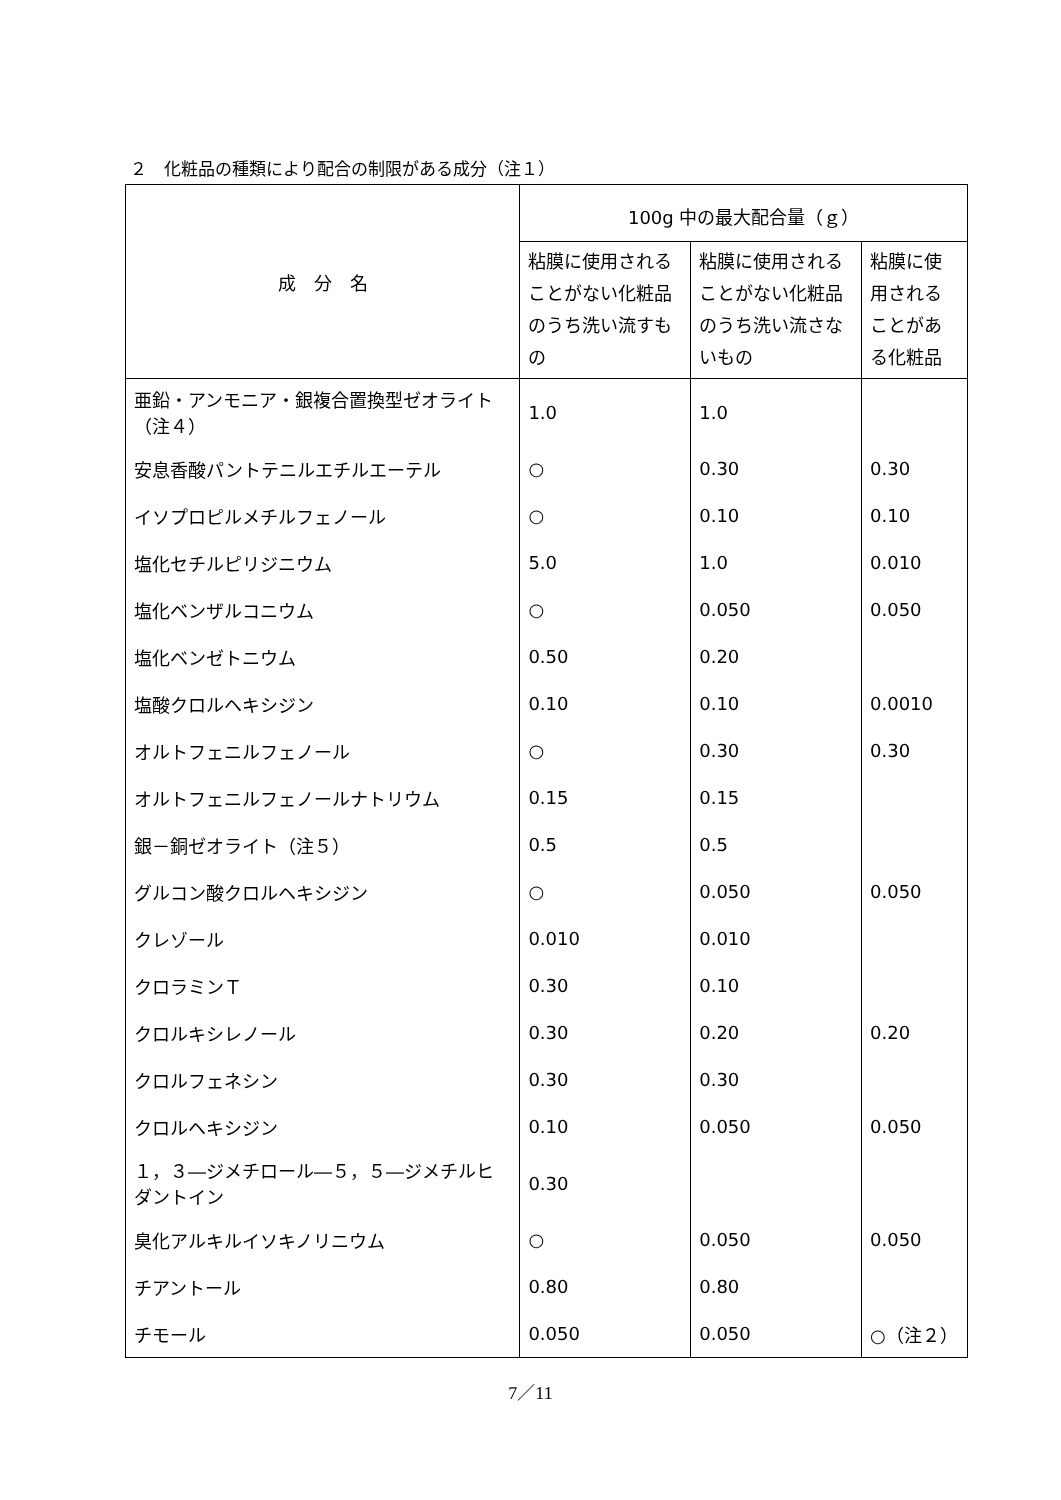２　化粧品の種類により配合の制限がある成分（注１）
| 成 分 名 | 100g 中の最大配合量（ｇ） | | |
| --- | --- | --- | --- |
| | 粘膜に使用されることがない化粧品のうち洗い流すもの | 粘膜に使用されることがない化粧品のうち洗い流さないもの | 粘膜に使用されることがある化粧品 |
| 亜鉛・アンモニア・銀複合置換型ゼオライト（注４） | 1.0 | 1.0 | |
| 安息香酸パントテニルエチルエーテル | ○ | 0.30 | 0.30 |
| イソプロピルメチルフェノール | ○ | 0.10 | 0.10 |
| 塩化セチルピリジニウム | 5.0 | 1.0 | 0.010 |
| 塩化ベンザルコニウム | ○ | 0.050 | 0.050 |
| 塩化ベンゼトニウム | 0.50 | 0.20 | |
| 塩酸クロルヘキシジン | 0.10 | 0.10 | 0.0010 |
| オルトフェニルフェノール | ○ | 0.30 | 0.30 |
| オルトフェニルフェノールナトリウム | 0.15 | 0.15 | |
| 銀－銅ゼオライト（注５） | 0.5 | 0.5 | |
| グルコン酸クロルヘキシジン | ○ | 0.050 | 0.050 |
| クレゾール | 0.010 | 0.010 | |
| クロラミンＴ | 0.30 | 0.10 | |
| クロルキシレノール | 0.30 | 0.20 | 0.20 |
| クロルフェネシン | 0.30 | 0.30 | |
| クロルヘキシジン | 0.10 | 0.050 | 0.050 |
| １，３―ジメチロール―５，５―ジメチルヒダントイン | 0.30 | | |
| 臭化アルキルイソキノリニウム | ○ | 0.050 | 0.050 |
| チアントール | 0.80 | 0.80 | |
| チモール | 0.050 | 0.050 | ○（注２） |
7／11